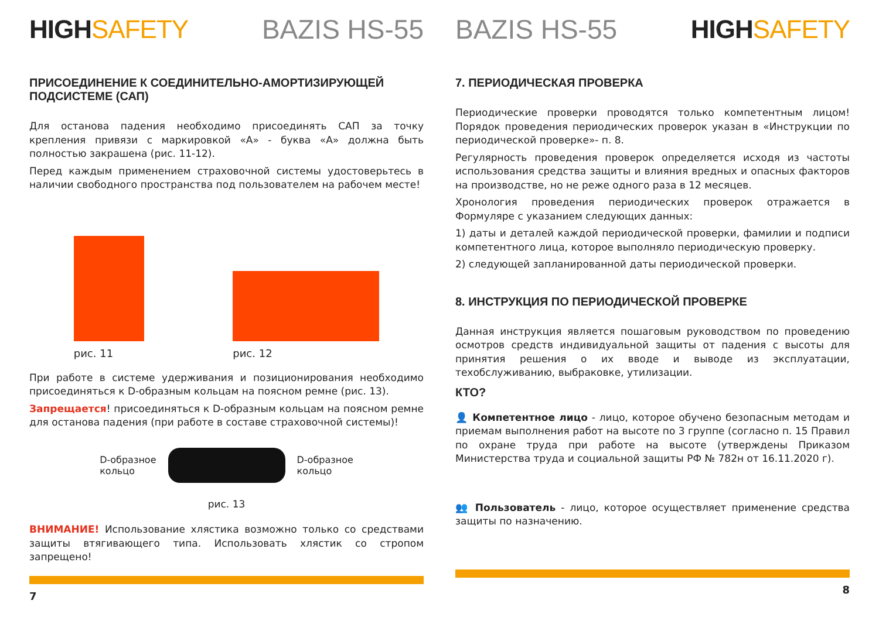HIGHSAFETY BAZIS HS-55
ПРИСОЕДИНЕНИЕ К СОЕДИНИТЕЛЬНО-АМОРТИЗИРУЮЩЕЙ ПОДСИСТЕМЕ (САП)
Для останова падения необходимо присоединять САП за точку крепления привязи с маркировкой «А» - буква «А» должна быть полностью закрашена (рис. 11-12).
Перед каждым применением страховочной системы удостоверьтесь в наличии свободного пространства под пользователем на рабочем месте!
рис. 11
рис. 12
При работе в системе удерживания и позиционирования необходимо присоединяться к D-образным кольцам на поясном ремне (рис. 13).
Запрещается! присоединяться к D-образным кольцам на поясном ремне для останова падения (при работе в составе страховочной системы)!
D-образное
кольцо
D-образное
кольцо
рис. 13
ВНИМАНИЕ! Использование хлястика возможно только со средствами защиты втягивающего типа. Использовать хлястик со стропом запрещено!
7
BAZIS HS-55 HIGHSAFETY
7. ПЕРИОДИЧЕСКАЯ ПРОВЕРКА
Периодические проверки проводятся только компетентным лицом! Порядок проведения периодических проверок указан в «Инструкции по периодической проверке»- п. 8.
Регулярность проведения проверок определяется исходя из частоты использования средства защиты и влияния вредных и опасных факторов на производстве, но не реже одного раза в 12 месяцев.
Хронология проведения периодических проверок отражается в Формуляре с указанием следующих данных:
1) даты и деталей каждой периодической проверки, фамилии и подписи компетентного лица, которое выполняло периодическую проверку.
2) следующей запланированной даты периодической проверки.
8. ИНСТРУКЦИЯ ПО ПЕРИОДИЧЕСКОЙ ПРОВЕРКЕ
Данная инструкция является пошаговым руководством по проведению осмотров средств индивидуальной защиты от падения с высоты для принятия решения о их вводе и выводе из эксплуатации, техобслуживанию, выбраковке, утилизации.
КТО?
👤 Компетентное лицо - лицо, которое обучено безопасным методам и приемам выполнения работ на высоте по 3 группе (согласно п. 15 Правил по охране труда при работе на высоте (утверждены Приказом Министерства труда и социальной защиты РФ № 782н от 16.11.2020 г).
👥 Пользователь - лицо, которое осуществляет применение средства защиты по назначению.
8